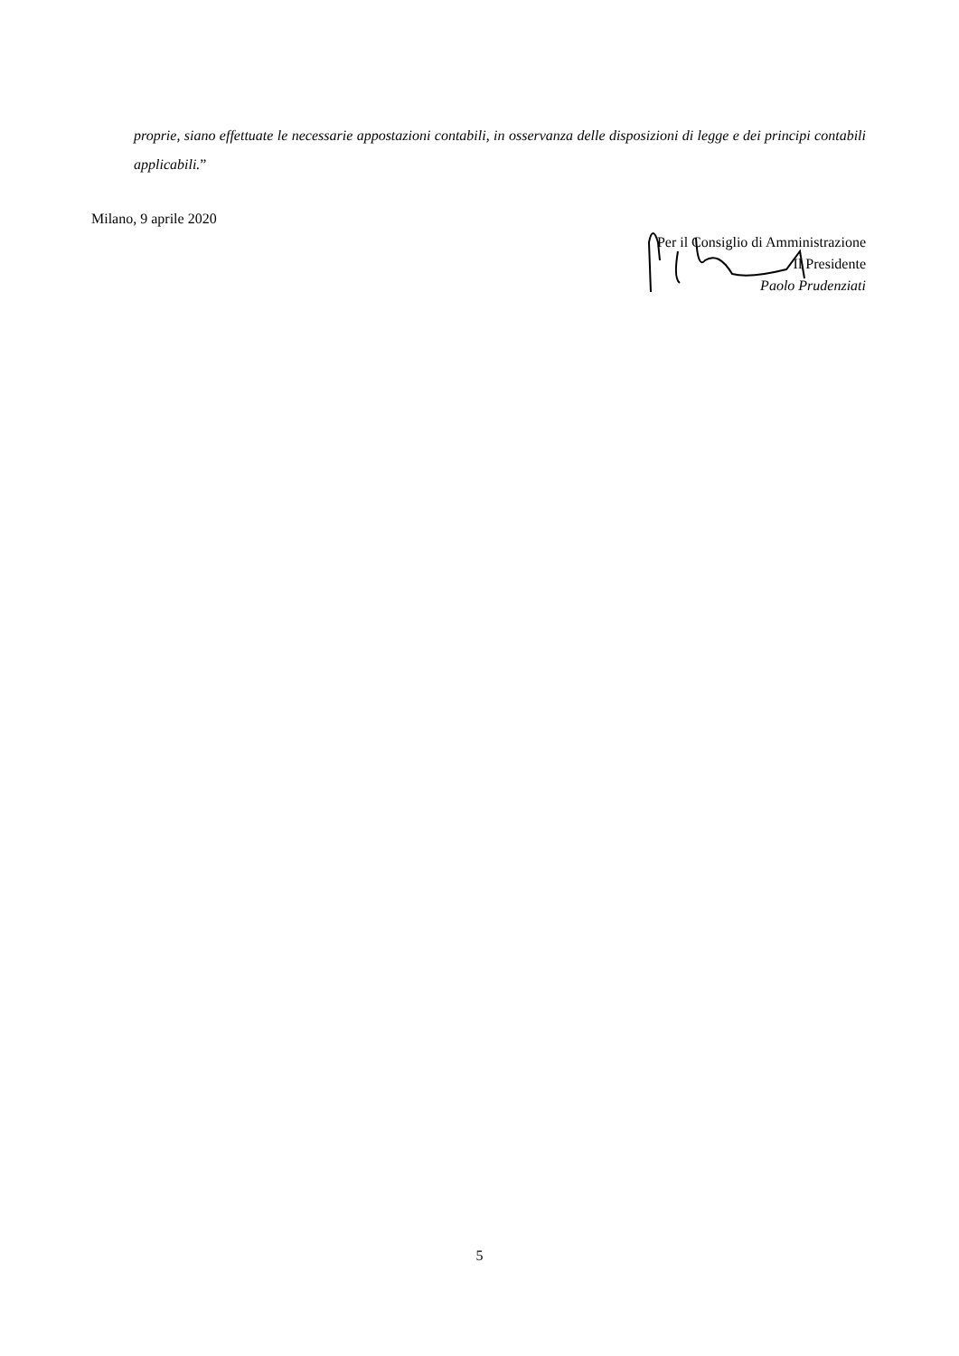proprie, siano effettuate le necessarie appostazioni contabili, in osservanza delle disposizioni di legge e dei principi contabili applicabili.”
Milano, 9 aprile 2020
Per il Consiglio di Amministrazione
Il Presidente
Paolo Prudenziati
5